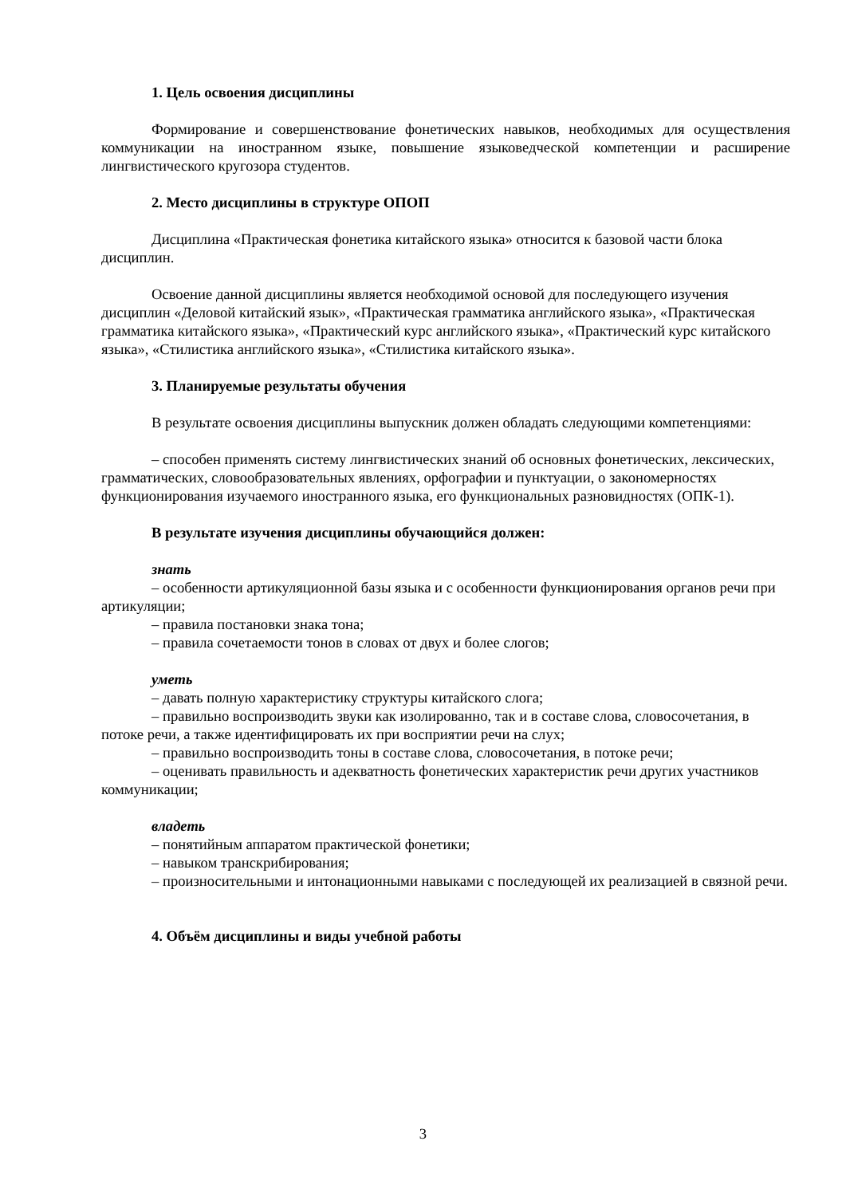1. Цель освоения дисциплины
Формирование и совершенствование фонетических навыков, необходимых для осуществления коммуникации на иностранном языке, повышение языковедческой компетенции и расширение лингвистического кругозора студентов.
2. Место дисциплины в структуре ОПОП
Дисциплина «Практическая фонетика китайского языка» относится к базовой части блока дисциплин.
Освоение данной дисциплины является необходимой основой для последующего изучения дисциплин «Деловой китайский язык», «Практическая грамматика английского языка», «Практическая грамматика китайского языка», «Практический курс английского языка», «Практический курс китайского языка», «Стилистика английского языка», «Стилистика китайского языка».
3. Планируемые результаты обучения
В результате освоения дисциплины выпускник должен обладать следующими компетенциями:
– способен применять систему лингвистических знаний об основных фонетических, лексических, грамматических, словообразовательных явлениях, орфографии и пунктуации, о закономерностях функционирования изучаемого иностранного языка, его функциональных разновидностях (ОПК-1).
В результате изучения дисциплины обучающийся должен:
знать
– особенности артикуляционной базы языка и с особенности функционирования органов речи при артикуляции;
– правила постановки знака тона;
– правила сочетаемости тонов в словах от двух и более слогов;
уметь
– давать полную характеристику структуры китайского слога;
– правильно воспроизводить звуки как изолированно, так и в составе слова, словосочетания, в потоке речи, а также идентифицировать их при восприятии речи на слух;
– правильно воспроизводить тоны в составе слова, словосочетания, в потоке речи;
– оценивать правильность и адекватность фонетических характеристик речи других участников коммуникации;
владеть
– понятийным аппаратом практической фонетики;
– навыком транскрибирования;
– произносительными и интонационными навыками с последующей их реализацией в связной речи.
4. Объём дисциплины и виды учебной работы
3